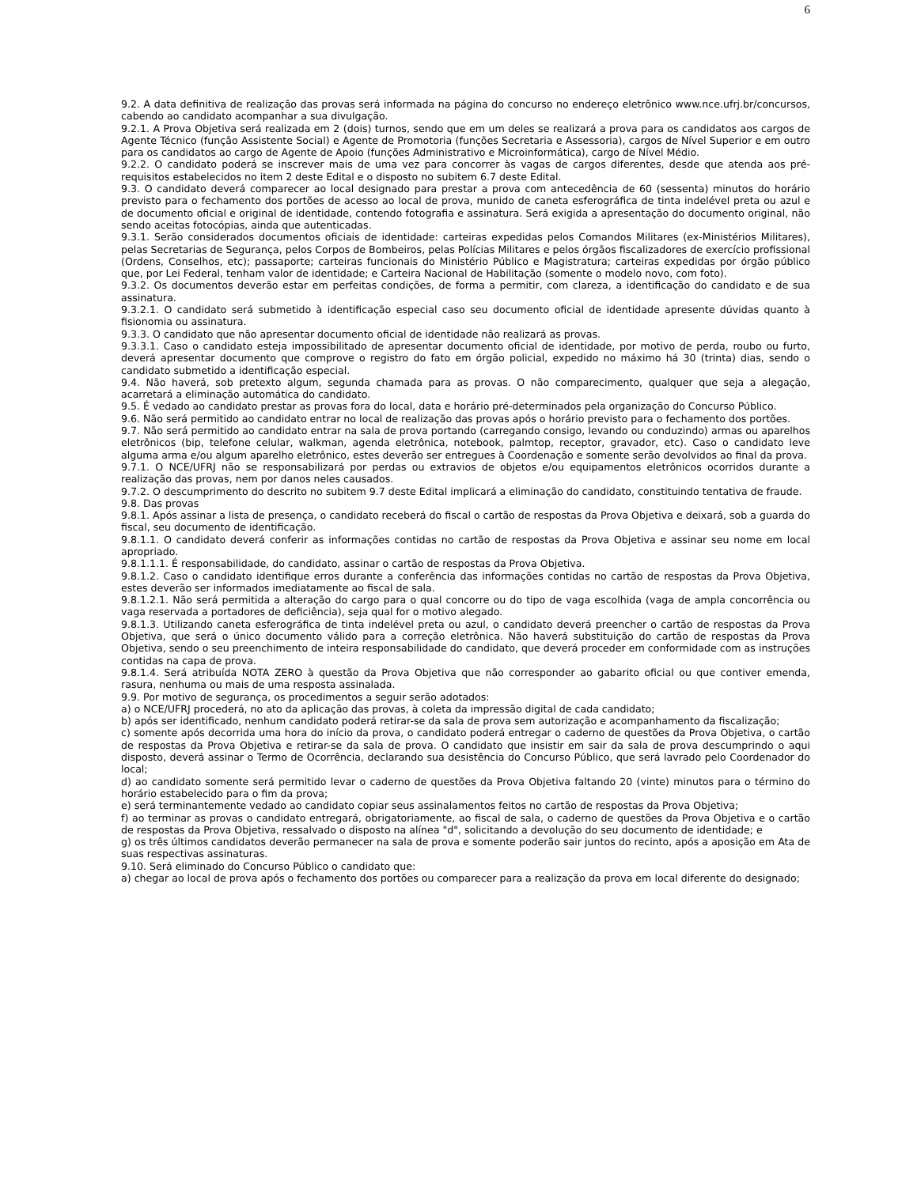6
9.2. A data definitiva de realização das provas será informada na página do concurso no endereço eletrônico www.nce.ufrj.br/concursos, cabendo ao candidato acompanhar a sua divulgação.
9.2.1. A Prova Objetiva será realizada em 2 (dois) turnos, sendo que em um deles se realizará a prova para os candidatos aos cargos de Agente Técnico (função Assistente Social) e Agente de Promotoria (funções Secretaria e Assessoria), cargos de Nível Superior e em outro para os candidatos ao cargo de Agente de Apoio (funções Administrativo e Microinformática), cargo de Nível Médio.
9.2.2. O candidato poderá se inscrever mais de uma vez para concorrer às vagas de cargos diferentes, desde que atenda aos pré-requisitos estabelecidos no item 2 deste Edital e o disposto no subitem 6.7 deste Edital.
9.3. O candidato deverá comparecer ao local designado para prestar a prova com antecedência de 60 (sessenta) minutos do horário previsto para o fechamento dos portões de acesso ao local de prova, munido de caneta esferográfica de tinta indelével preta ou azul e de documento oficial e original de identidade, contendo fotografia e assinatura. Será exigida a apresentação do documento original, não sendo aceitas fotocópias, ainda que autenticadas.
9.3.1. Serão considerados documentos oficiais de identidade: carteiras expedidas pelos Comandos Militares (ex-Ministérios Militares), pelas Secretarias de Segurança, pelos Corpos de Bombeiros, pelas Polícias Militares e pelos órgãos fiscalizadores de exercício profissional (Ordens, Conselhos, etc); passaporte; carteiras funcionais do Ministério Público e Magistratura; carteiras expedidas por órgão público que, por Lei Federal, tenham valor de identidade; e Carteira Nacional de Habilitação (somente o modelo novo, com foto).
9.3.2. Os documentos deverão estar em perfeitas condições, de forma a permitir, com clareza, a identificação do candidato e de sua assinatura.
9.3.2.1. O candidato será submetido à identificação especial caso seu documento oficial de identidade apresente dúvidas quanto à fisionomia ou assinatura.
9.3.3. O candidato que não apresentar documento oficial de identidade não realizará as provas.
9.3.3.1. Caso o candidato esteja impossibilitado de apresentar documento oficial de identidade, por motivo de perda, roubo ou furto, deverá apresentar documento que comprove o registro do fato em órgão policial, expedido no máximo há 30 (trinta) dias, sendo o candidato submetido a identificação especial.
9.4. Não haverá, sob pretexto algum, segunda chamada para as provas. O não comparecimento, qualquer que seja a alegação, acarretará a eliminação automática do candidato.
9.5. É vedado ao candidato prestar as provas fora do local, data e horário pré-determinados pela organização do Concurso Público.
9.6. Não será permitido ao candidato entrar no local de realização das provas após o horário previsto para o fechamento dos portões.
9.7. Não será permitido ao candidato entrar na sala de prova portando (carregando consigo, levando ou conduzindo) armas ou aparelhos eletrônicos (bip, telefone celular, walkman, agenda eletrônica, notebook, palmtop, receptor, gravador, etc). Caso o candidato leve alguma arma e/ou algum aparelho eletrônico, estes deverão ser entregues à Coordenação e somente serão devolvidos ao final da prova.
9.7.1. O NCE/UFRJ não se responsabilizará por perdas ou extravios de objetos e/ou equipamentos eletrônicos ocorridos durante a realização das provas, nem por danos neles causados.
9.7.2. O descumprimento do descrito no subitem 9.7 deste Edital implicará a eliminação do candidato, constituindo tentativa de fraude.
9.8. Das provas
9.8.1. Após assinar a lista de presença, o candidato receberá do fiscal o cartão de respostas da Prova Objetiva e deixará, sob a guarda do fiscal, seu documento de identificação.
9.8.1.1. O candidato deverá conferir as informações contidas no cartão de respostas da Prova Objetiva e assinar seu nome em local apropriado.
9.8.1.1.1. É responsabilidade, do candidato, assinar o cartão de respostas da Prova Objetiva.
9.8.1.2. Caso o candidato identifique erros durante a conferência das informações contidas no cartão de respostas da Prova Objetiva, estes deverão ser informados imediatamente ao fiscal de sala.
9.8.1.2.1. Não será permitida a alteração do cargo para o qual concorre ou do tipo de vaga escolhida (vaga de ampla concorrência ou vaga reservada a portadores de deficiência), seja qual for o motivo alegado.
9.8.1.3. Utilizando caneta esferográfica de tinta indelével preta ou azul, o candidato deverá preencher o cartão de respostas da Prova Objetiva, que será o único documento válido para a correção eletrônica. Não haverá substituição do cartão de respostas da Prova Objetiva, sendo o seu preenchimento de inteira responsabilidade do candidato, que deverá proceder em conformidade com as instruções contidas na capa de prova.
9.8.1.4. Será atribuída NOTA ZERO à questão da Prova Objetiva que não corresponder ao gabarito oficial ou que contiver emenda, rasura, nenhuma ou mais de uma resposta assinalada.
9.9. Por motivo de segurança, os procedimentos a seguir serão adotados:
a) o NCE/UFRJ procederá, no ato da aplicação das provas, à coleta da impressão digital de cada candidato;
b) após ser identificado, nenhum candidato poderá retirar-se da sala de prova sem autorização e acompanhamento da fiscalização;
c) somente após decorrida uma hora do início da prova, o candidato poderá entregar o caderno de questões da Prova Objetiva, o cartão de respostas da Prova Objetiva e retirar-se da sala de prova. O candidato que insistir em sair da sala de prova descumprindo o aqui disposto, deverá assinar o Termo de Ocorrência, declarando sua desistência do Concurso Público, que será lavrado pelo Coordenador do local;
d) ao candidato somente será permitido levar o caderno de questões da Prova Objetiva faltando 20 (vinte) minutos para o término do horário estabelecido para o fim da prova;
e) será terminantemente vedado ao candidato copiar seus assinalamentos feitos no cartão de respostas da Prova Objetiva;
f) ao terminar as provas o candidato entregará, obrigatoriamente, ao fiscal de sala, o caderno de questões da Prova Objetiva e o cartão de respostas da Prova Objetiva, ressalvado o disposto na alínea "d", solicitando a devolução do seu documento de identidade; e
g) os três últimos candidatos deverão permanecer na sala de prova e somente poderão sair juntos do recinto, após a aposição em Ata de suas respectivas assinaturas.
9.10. Será eliminado do Concurso Público o candidato que:
a) chegar ao local de prova após o fechamento dos portões ou comparecer para a realização da prova em local diferente do designado;